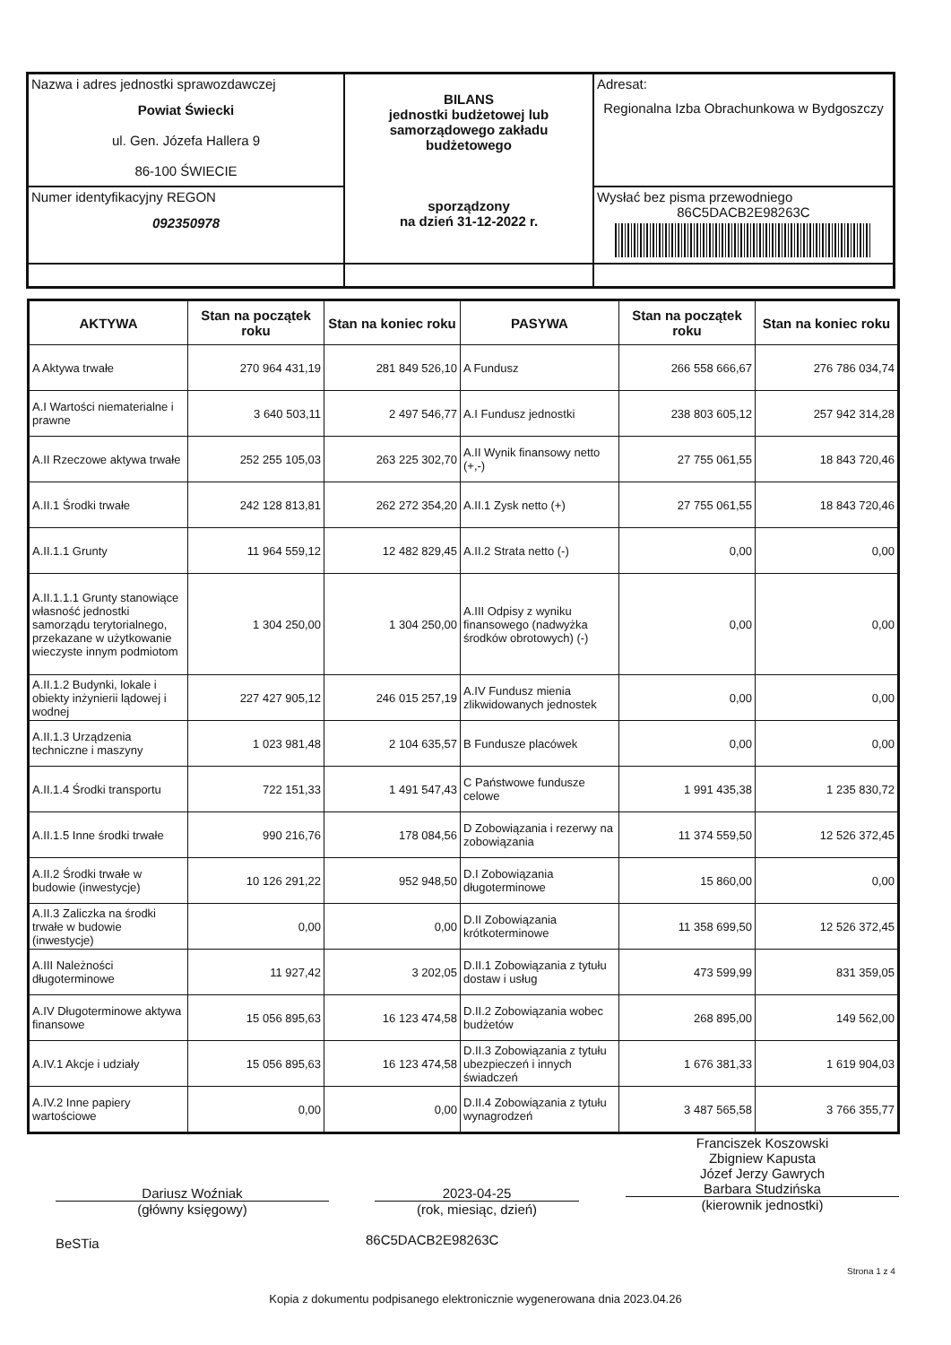| Nazwa i adres jednostki sprawozdawczej Powiat Świecki ul. Gen. Józefa Hallera 9 86-100 ŚWIECIE | BILANS jednostki budżetowej lub samorządowego zakładu budżetowego sporządzony na dzień 31-12-2022 r. | Adresat: Regionalna Izba Obrachunkowa w Bydgoszczy |
| Numer identyfikacyjny REGON 092350978 | | Wysłać bez pisma przewodniego 86C5DACB2E98263C |
| AKTYWA | Stan na początek roku | Stan na koniec roku | PASYWA | Stan na początek roku | Stan na koniec roku |
| --- | --- | --- | --- | --- | --- |
| A Aktywa trwałe | 270 964 431,19 | 281 849 526,10 | A Fundusz | 266 558 666,67 | 276 786 034,74 |
| A.I Wartości niematerialne i prawne | 3 640 503,11 | 2 497 546,77 | A.I Fundusz jednostki | 238 803 605,12 | 257 942 314,28 |
| A.II Rzeczowe aktywa trwałe | 252 255 105,03 | 263 225 302,70 | A.II Wynik finansowy netto (+,-) | 27 755 061,55 | 18 843 720,46 |
| A.II.1 Środki trwałe | 242 128 813,81 | 262 272 354,20 | A.II.1 Zysk netto (+) | 27 755 061,55 | 18 843 720,46 |
| A.II.1.1 Grunty | 11 964 559,12 | 12 482 829,45 | A.II.2 Strata netto (-) | 0,00 | 0,00 |
| A.II.1.1.1 Grunty stanowiące własność jednostki samorządu terytorialnego, przekazane w użytkowanie wieczyste innym podmiotom | 1 304 250,00 | 1 304 250,00 | A.III Odpisy z wyniku finansowego (nadwyżka środków obrotowych) (-) | 0,00 | 0,00 |
| A.II.1.2 Budynki, lokale i obiekty inżynierii lądowej i wodnej | 227 427 905,12 | 246 015 257,19 | A.IV Fundusz mienia zlikwidowanych jednostek | 0,00 | 0,00 |
| A.II.1.3 Urządzenia techniczne i maszyny | 1 023 981,48 | 2 104 635,57 | B Fundusze placówek | 0,00 | 0,00 |
| A.II.1.4 Środki transportu | 722 151,33 | 1 491 547,43 | C Państwowe fundusze celowe | 1 991 435,38 | 1 235 830,72 |
| A.II.1.5 Inne środki trwałe | 990 216,76 | 178 084,56 | D Zobowiązania i rezerwy na zobowiązania | 11 374 559,50 | 12 526 372,45 |
| A.II.2 Środki trwałe w budowie (inwestycje) | 10 126 291,22 | 952 948,50 | D.I Zobowiązania długoterminowe | 15 860,00 | 0,00 |
| A.II.3 Zaliczka na środki trwałe w budowie (inwestycje) | 0,00 | 0,00 | D.II Zobowiązania krótkoterminowe | 11 358 699,50 | 12 526 372,45 |
| A.III Należności długoterminowe | 11 927,42 | 3 202,05 | D.II.1 Zobowiązania z tytułu dostaw i usług | 473 599,99 | 831 359,05 |
| A.IV Długoterminowe aktywa finansowe | 15 056 895,63 | 16 123 474,58 | D.II.2 Zobowiązania wobec budżetów | 268 895,00 | 149 562,00 |
| A.IV.1 Akcje i udziały | 15 056 895,63 | 16 123 474,58 | D.II.3 Zobowiązania z tytułu ubezpieczeń i innych świadczeń | 1 676 381,33 | 1 619 904,03 |
| A.IV.2 Inne papiery wartościowe | 0,00 | 0,00 | D.II.4 Zobowiązania z tytułu wynagrodzeń | 3 487 565,58 | 3 766 355,77 |
Dariusz Woźniak
(główny księgowy)
2023-04-25
(rok, miesiąc, dzień)
Franciszek Koszowski
Zbigniew Kapusta
Józef Jerzy Gawrych
Barbara Studzińska
(kierownik jednostki)
BeSTia 86C5DACB2E98263C
Strona 1 z 4
Kopia z dokumentu podpisanego elektronicznie wygenerowana dnia 2023.04.26